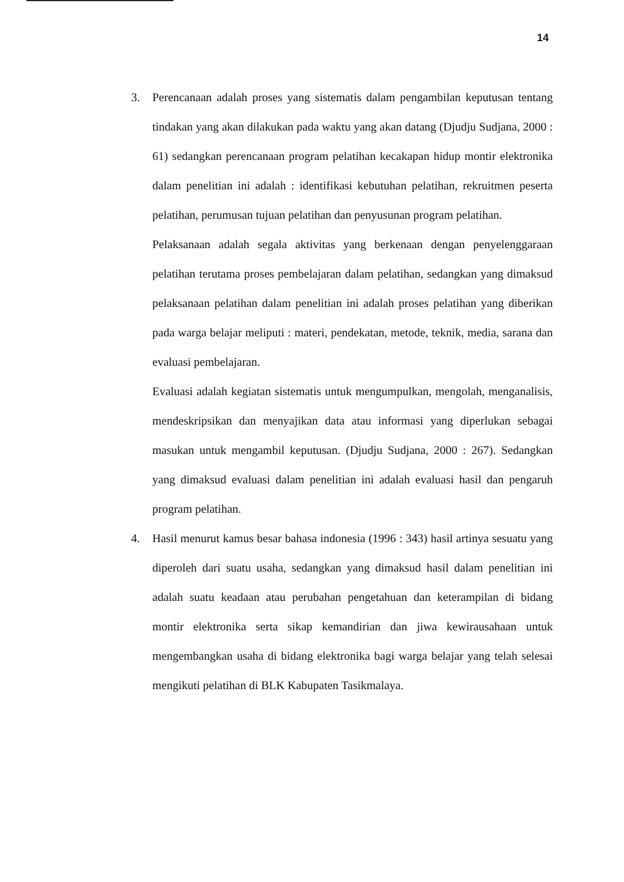14
3. Perencanaan adalah proses yang sistematis dalam pengambilan keputusan tentang tindakan yang akan dilakukan pada waktu yang akan datang (Djudju Sudjana, 2000 : 61) sedangkan perencanaan program pelatihan kecakapan hidup montir elektronika dalam penelitian ini adalah : identifikasi kebutuhan pelatihan, rekruitmen peserta pelatihan, perumusan tujuan pelatihan dan penyusunan program pelatihan.
Pelaksanaan adalah segala aktivitas yang berkenaan dengan penyelenggaraan pelatihan terutama proses pembelajaran dalam pelatihan, sedangkan yang dimaksud pelaksanaan pelatihan dalam penelitian ini adalah proses pelatihan yang diberikan pada warga belajar meliputi : materi, pendekatan, metode, teknik, media, sarana dan evaluasi pembelajaran.
Evaluasi adalah kegiatan sistematis untuk mengumpulkan, mengolah, menganalisis, mendeskripsikan dan menyajikan data atau informasi yang diperlukan sebagai masukan untuk mengambil keputusan. (Djudju Sudjana, 2000 : 267). Sedangkan yang dimaksud evaluasi dalam penelitian ini adalah evaluasi hasil dan pengaruh program pelatihan.
4. Hasil menurut kamus besar bahasa indonesia (1996 : 343) hasil artinya sesuatu yang diperoleh dari suatu usaha, sedangkan yang dimaksud hasil dalam penelitian ini adalah suatu keadaan atau perubahan pengetahuan dan keterampilan di bidang montir elektronika serta sikap kemandirian dan jiwa kewirausahaan untuk mengembangkan usaha di bidang elektronika bagi warga belajar yang telah selesai mengikuti pelatihan di BLK Kabupaten Tasikmalaya.